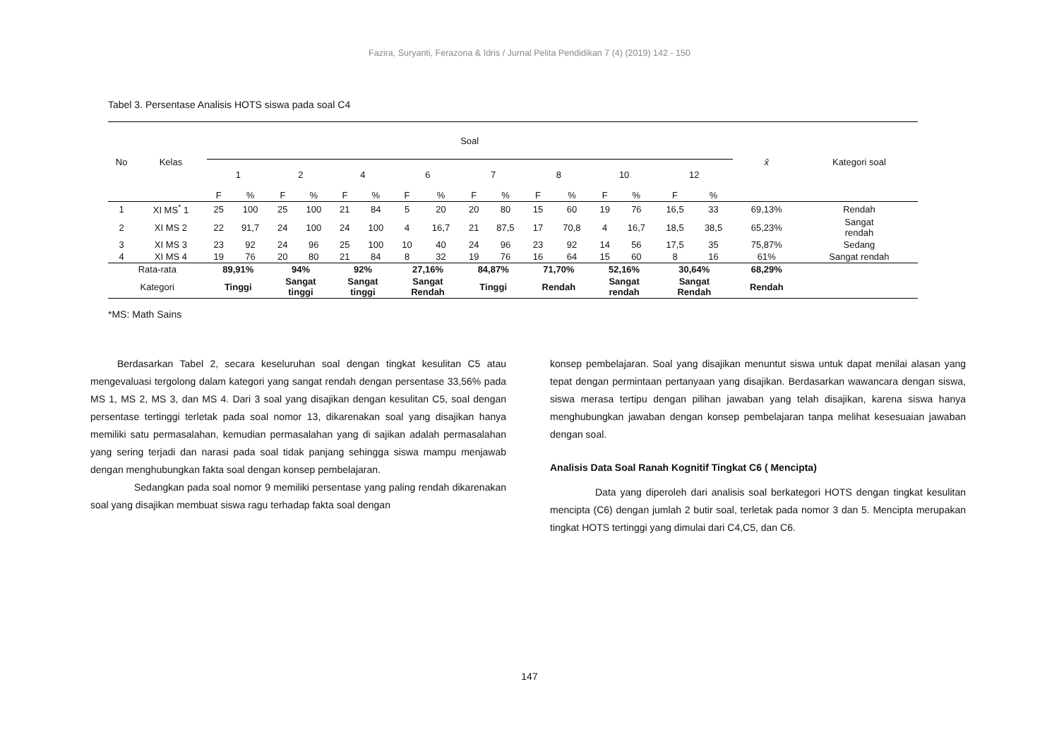Fazira, Suryanti, Ferazona & Idris / Jurnal Pelita Pendidikan 7 (4) (2019) 142 - 150
Tabel 3. Persentase Analisis HOTS siswa pada soal C4
| No | Kelas | Soal | | | | | | | | | | | | | | | | x̄ | Kategori soal |
| --- | --- | --- | --- | --- | --- | --- | --- | --- | --- | --- | --- | --- | --- | --- | --- | --- | --- | --- | --- |
| | | 1 | | 2 | | 4 | | 6 | | 7 | | 8 | | 10 | | 12 | | | |
| | | F | % | F | % | F | % | F | % | F | % | F | % | F | % | F | % | | |
| 1 | XI MS<sup>*</sup> 1 | 25 | 100 | 25 | 100 | 21 | 84 | 5 | 20 | 20 | 80 | 15 | 60 | 19 | 76 | 16,5 | 33 | 69,13% | Rendah |
| 2 | XI MS 2 | 22 | 91,7 | 24 | 100 | 24 | 100 | 4 | 16,7 | 21 | 87,5 | 17 | 70,8 | 4 | 16,7 | 18,5 | 38,5 | 65,23% | Sangat rendah |
| 3 | XI MS 3 | 23 | 92 | 24 | 96 | 25 | 100 | 10 | 40 | 24 | 96 | 23 | 92 | 14 | 56 | 17,5 | 35 | 75,87% | Sedang |
| 4 | XI MS 4 | 19 | 76 | 20 | 80 | 21 | 84 | 8 | 32 | 19 | 76 | 16 | 64 | 15 | 60 | 8 | 16 | 61% | Sangat rendah |
| Rata-rata | | 89,91% | | 94% | | 92% | | 27,16% | | 84,87% | | 71,70% | | 52,16% | | 30,64% | | 68,29% | |
| Kategori | | Tinggi | | Sangat tinggi | | Sangat tinggi | | Sangat Rendah | | Tinggi | | Rendah | | Sangat rendah | | Sangat Rendah | | Rendah | |
*MS: Math Sains
Berdasarkan Tabel 2, secara keseluruhan soal dengan tingkat kesulitan C5 atau mengevaluasi tergolong dalam kategori yang sangat rendah dengan persentase 33,56% pada MS 1, MS 2, MS 3, dan MS 4. Dari 3 soal yang disajikan dengan kesulitan C5, soal dengan persentase tertinggi terletak pada soal nomor 13, dikarenakan soal yang disajikan hanya memiliki satu permasalahan, kemudian permasalahan yang di sajikan adalah permasalahan yang sering terjadi dan narasi pada soal tidak panjang sehingga siswa mampu menjawab dengan menghubungkan fakta soal dengan konsep pembelajaran.
Sedangkan pada soal nomor 9 memiliki persentase yang paling rendah dikarenakan soal yang disajikan membuat siswa ragu terhadap fakta soal dengan
konsep pembelajaran. Soal yang disajikan menuntut siswa untuk dapat menilai alasan yang tepat dengan permintaan pertanyaan yang disajikan. Berdasarkan wawancara dengan siswa, siswa merasa tertipu dengan pilihan jawaban yang telah disajikan, karena siswa hanya menghubungkan jawaban dengan konsep pembelajaran tanpa melihat kesesuaian jawaban dengan soal.
Analisis Data Soal Ranah Kognitif Tingkat C6 ( Mencipta)
Data yang diperoleh dari analisis soal berkategori HOTS dengan tingkat kesulitan mencipta (C6) dengan jumlah 2 butir soal, terletak pada nomor 3 dan 5. Mencipta merupakan tingkat HOTS tertinggi yang dimulai dari C4,C5, dan C6.
147